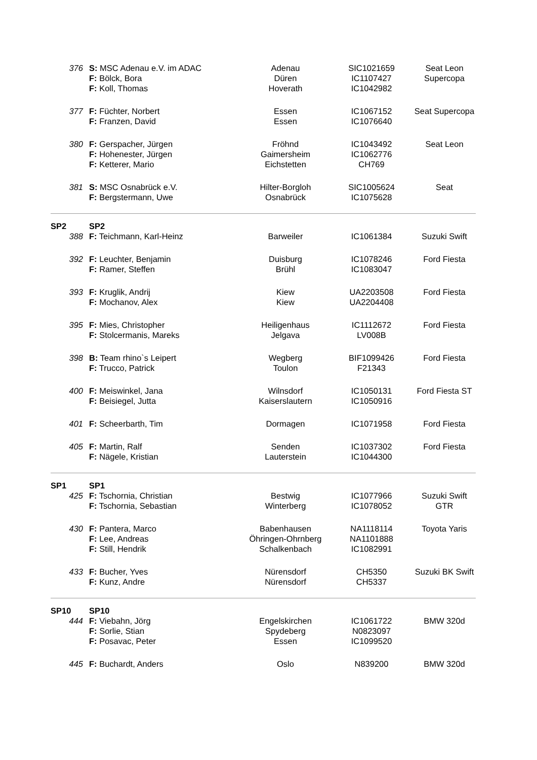| 376 | S: MSC Adenau e.V. im ADAC F: Bölck, Bora F: Koll, Thomas | Adenau Düren Hoverath | SIC1021659 IC1107427 IC1042982 | Seat Leon Supercopa |
| 377 | F: Füchter, Norbert F: Franzen, David | Essen Essen | IC1067152 IC1076640 | Seat Supercopa |
| 380 | F: Gerspacher, Jürgen F: Hohenester, Jürgen F: Ketterer, Mario | Fröhnd Gaimersheim Eichstetten | IC1043492 IC1062776 CH769 | Seat Leon |
| 381 | S: MSC Osnabrück e.V. F: Bergstermann, Uwe | Hilter-Borgloh Osnabrück | SIC1005624 IC1075628 | Seat |
| SP2 | SP2 | | | |
| 388 | F: Teichmann, Karl-Heinz | Barweiler | IC1061384 | Suzuki Swift |
| 392 | F: Leuchter, Benjamin F: Ramer, Steffen | Duisburg Brühl | IC1078246 IC1083047 | Ford Fiesta |
| 393 | F: Kruglik, Andrij F: Mochanov, Alex | Kiew Kiew | UA2203508 UA2204408 | Ford Fiesta |
| 395 | F: Mies, Christopher F: Stolcermanis, Mareks | Heiligenhaus Jelgava | IC1112672 LV008B | Ford Fiesta |
| 398 | B: Team rhino`s Leipert F: Trucco, Patrick | Wegberg Toulon | BIF1099426 F21343 | Ford Fiesta |
| 400 | F: Meiswinkel, Jana F: Beisiegel, Jutta | Wilnsdorf Kaiserslautern | IC1050131 IC1050916 | Ford Fiesta ST |
| 401 | F: Scheerbarth, Tim | Dormagen | IC1071958 | Ford Fiesta |
| 405 | F: Martin, Ralf F: Nägele, Kristian | Senden Lauterstein | IC1037302 IC1044300 | Ford Fiesta |
| SP1 | SP1 | | | |
| 425 | F: Tschornia, Christian F: Tschornia, Sebastian | Bestwig Winterberg | IC1077966 IC1078052 | Suzuki Swift GTR |
| 430 | F: Pantera, Marco F: Lee, Andreas F: Still, Hendrik | Babenhausen Öhringen-Ohrnberg Schalkenbach | NA1118114 NA1101888 IC1082991 | Toyota Yaris |
| 433 | F: Bucher, Yves F: Kunz, Andre | Nürensdorf Nürensdorf | CH5350 CH5337 | Suzuki BK Swift |
| SP10 | SP10 | | | |
| 444 | F: Viebahn, Jörg F: Sorlie, Stian F: Posavac, Peter | Engelskirchen Spydeberg Essen | IC1061722 N0823097 IC1099520 | BMW 320d |
| 445 | F: Buchardt, Anders | Oslo | N839200 | BMW 320d |